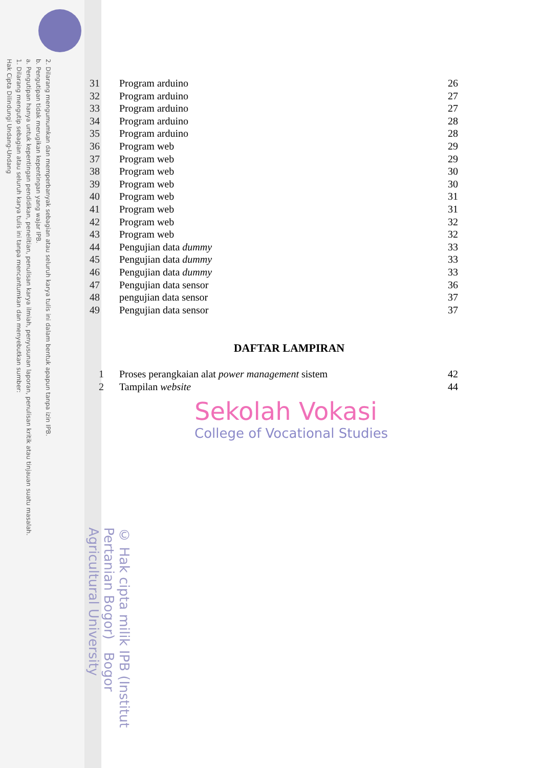2. Dilarang mengumumkan dan memperbanyak sebagian atau seluruh karya tulis ini dalam bentuk apapun tanpa izin IPB.
b. Pengutipan tidak merugikan kepentingan yang wajar IPB.
a. Pengutipan hanya untuk kepentingan pendidikan, penelitian, penulisan karya ilmiah, penyusunan laporan, penulisan kritik atau tinjauan suatu masalah.
1. Dilarang mengutip sebagian atau seluruh karya tulis ini tanpa mencantumkan dan menyebutkan sumber:
Hak Cipta Dilindungi Undang-Undang
© Hak cipta milik IPB (Institut Pertanian Bogor) Bogor Agricultural University
| 31 | Program arduino | 26 |
| 32 | Program arduino | 27 |
| 33 | Program arduino | 27 |
| 34 | Program arduino | 28 |
| 35 | Program arduino | 28 |
| 36 | Program web | 29 |
| 37 | Program web | 29 |
| 38 | Program web | 30 |
| 39 | Program web | 30 |
| 40 | Program web | 31 |
| 41 | Program web | 31 |
| 42 | Program web | 32 |
| 43 | Program web | 32 |
| 44 | Pengujian data dummy | 33 |
| 45 | Pengujian data dummy | 33 |
| 46 | Pengujian data dummy | 33 |
| 47 | Pengujian data sensor | 36 |
| 48 | pengujian data sensor | 37 |
| 49 | Pengujian data sensor | 37 |
DAFTAR LAMPIRAN
| 1 | Proses perangkaian alat power management sistem | 42 |
| 2 | Tampilan website | 44 |
Sekolah Vokasi
College of Vocational Studies